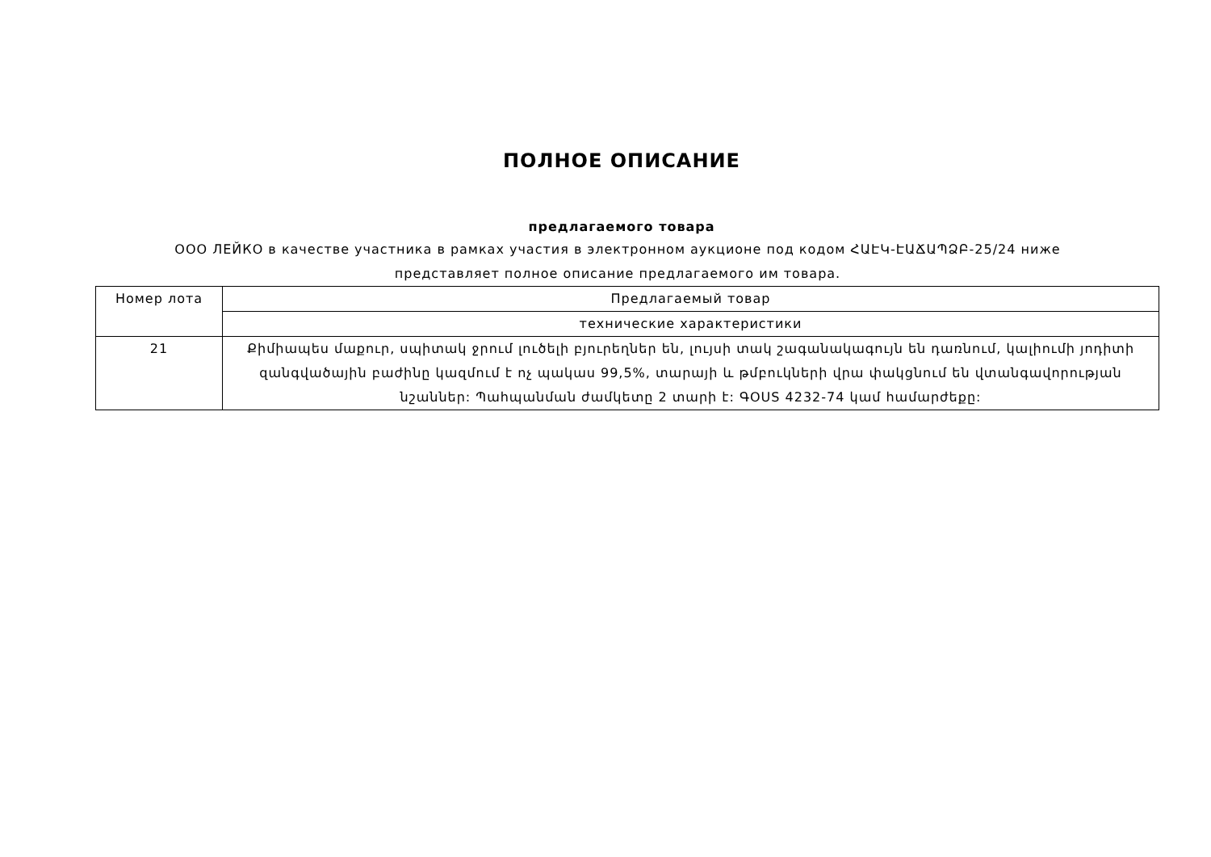ПОЛНОЕ ОПИСАНИЕ
предлагаемого товара
ООО ЛЕЙКО в качестве участника в рамках участия в электронном аукционе под кодом ՀԱԷԿ-ԷԱՃԱՊՁԲ-25/24 ниже представляет полное описание предлагаемого им товара.
| Номер лота | Предлагаемый товар |
| --- | --- |
| | технические характеристики |
| 21 | Քիմիապես մաքուր, սպիտակ ջրում լուծելի բյուրեղներ են, լույսի տակ շագանակագույն են դառնում, կալիումի յոդիտի զանգվածային բաժինը կազմում է ոչ պակաս 99,5%, տարայի և թմբուկների վրա փակցնում են վտանգավորության նշաններ: Պահպանման ժամկետը 2 տարի է: ԳOUS 4232-74 կամ համարժեքը: |